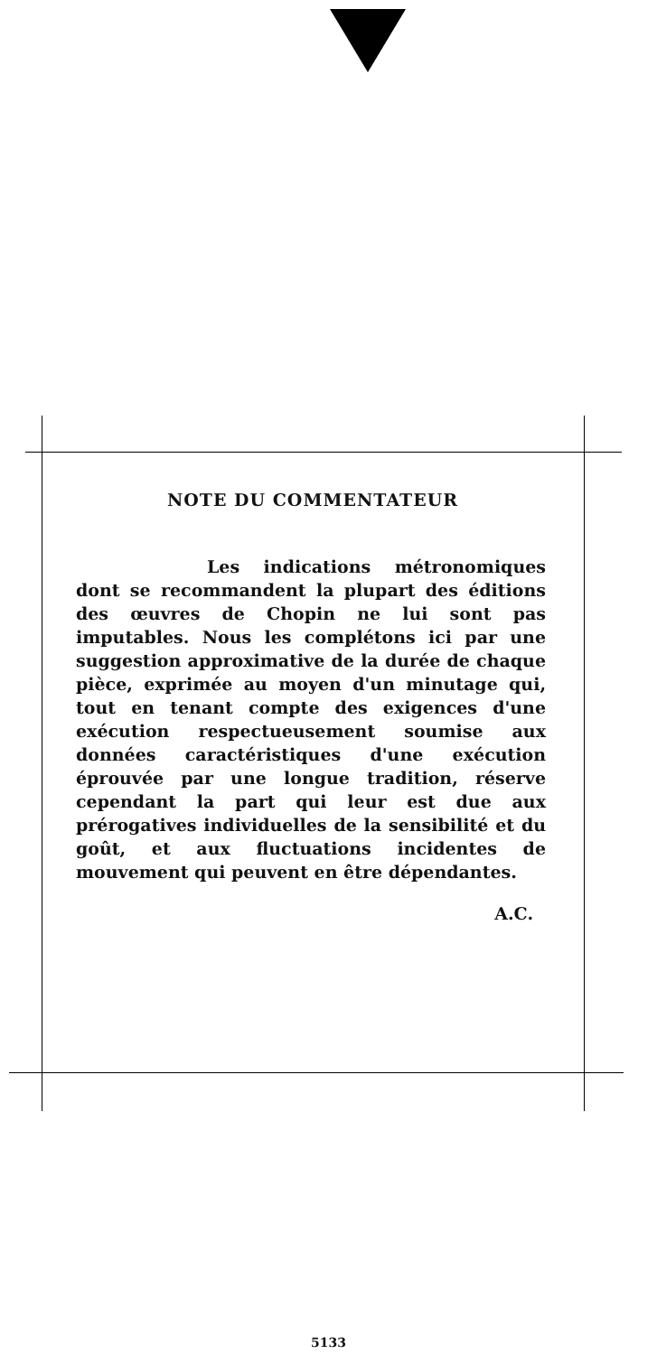NOTE DU COMMENTATEUR
Les indications métronomiques dont se recommandent la plupart des éditions des œuvres de Chopin ne lui sont pas imputables. Nous les complétons ici par une suggestion approximative de la durée de chaque pièce, exprimée au moyen d'un minutage qui, tout en tenant compte des exigences d'une exécution respectueusement soumise aux données caractéristiques d'une exécution éprouvée par une longue tradition, réserve cependant la part qui leur est due aux prérogatives individuelles de la sensibilité et du goût, et aux fluctuations incidentes de mouvement qui peuvent en être dépendantes.
A.C.
5133